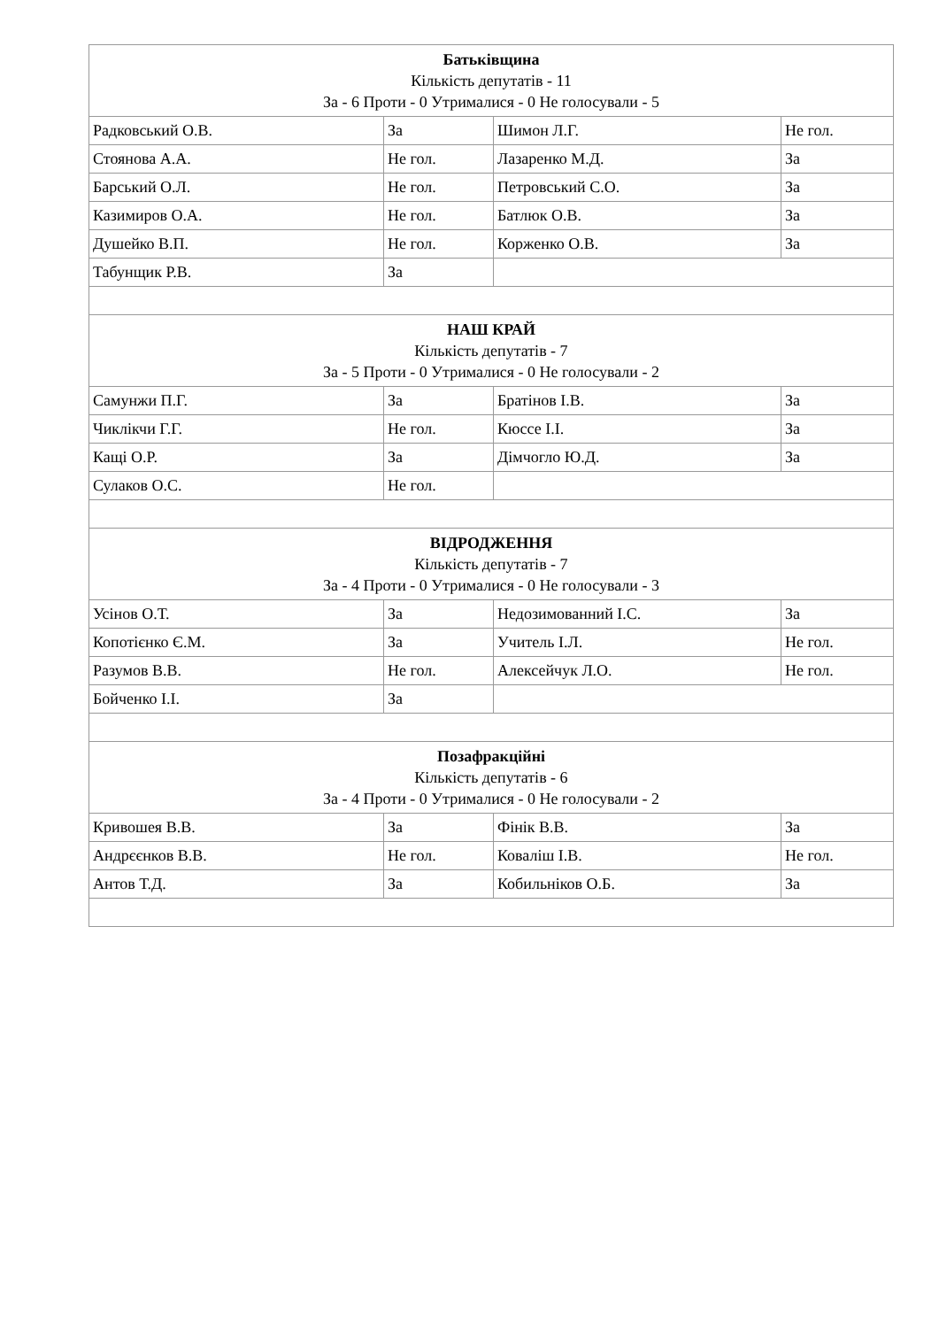| Батьківщина Кількість депутатів - 11 За - 6 Проти - 0 Утрималися - 0 Не голосували - 5 | | | |
| Радковський О.В. | За | Шимон Л.Г. | Не гол. |
| Стоянова А.А. | Не гол. | Лазаренко М.Д. | За |
| Барський О.Л. | Не гол. | Петровський С.О. | За |
| Казимиров О.А. | Не гол. | Батлюк О.В. | За |
| Душейко В.П. | Не гол. | Корженко О.В. | За |
| Табунщик Р.В. | За | | |
| НАШ КРАЙ Кількість депутатів - 7 За - 5 Проти - 0 Утрималися - 0 Не голосували - 2 | | | |
| Самунжи П.Г. | За | Братінов І.В. | За |
| Чиклікчи Г.Г. | Не гол. | Кюссе І.І. | За |
| Кащі О.Р. | За | Дімчогло Ю.Д. | За |
| Сулаков О.С. | Не гол. | | |
| ВІДРОДЖЕННЯ Кількість депутатів - 7 За - 4 Проти - 0 Утрималися - 0 Не голосували - 3 | | | |
| Усінов О.Т. | За | Недозимованний І.С. | За |
| Копотієнко Є.М. | За | Учитель І.Л. | Не гол. |
| Разумов В.В. | Не гол. | Алексейчук Л.О. | Не гол. |
| Бойченко І.І. | За | | |
| Позафракційні Кількість депутатів - 6 За - 4 Проти - 0 Утрималися - 0 Не голосували - 2 | | | |
| Кривошея В.В. | За | Фінік В.В. | За |
| Андрєєнков В.В. | Не гол. | Коваліш І.В. | Не гол. |
| Антов Т.Д. | За | Кобильніков О.Б. | За |